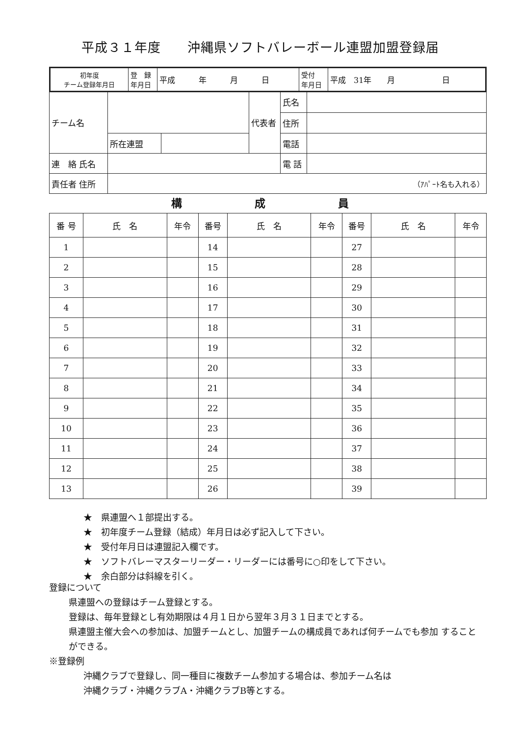平成３１年度　　沖縄県ソフトバレーボール連盟加盟登録届
| 初年度 チーム登録年月日 | 登 録 年月日 | 平成 年 月 日 | 受付 年月日 | 平成 31年 月 日 |
| チーム名 | | | 代表者 | 氏名 | |
| | | | | 住所 | |
| | 所在連盟 | | | 電話 | |
| 連 絡 氏名 | | | | 電 話 | |
| 責任者 住所 | （ｱﾊﾟｰﾄ名も入れる） | | | | |
構 成 員
| 番 号 | 氏 名 | 年令 | 番号 | 氏 名 | 年令 | 番号 | 氏 名 | 年令 |
| --- | --- | --- | --- | --- | --- | --- | --- | --- |
| 1 | | | 14 | | | 27 | | |
| 2 | | | 15 | | | 28 | | |
| 3 | | | 16 | | | 29 | | |
| 4 | | | 17 | | | 30 | | |
| 5 | | | 18 | | | 31 | | |
| 6 | | | 19 | | | 32 | | |
| 7 | | | 20 | | | 33 | | |
| 8 | | | 21 | | | 34 | | |
| 9 | | | 22 | | | 35 | | |
| 10 | | | 23 | | | 36 | | |
| 11 | | | 24 | | | 37 | | |
| 12 | | | 25 | | | 38 | | |
| 13 | | | 26 | | | 39 | | |
★　県連盟へ１部提出する。
★　初年度チーム登録（結成）年月日は必ず記入して下さい。
★　受付年月日は連盟記入欄です。
★　ソフトバレーマスターリーダー・リーダーには番号に○印をして下さい。
★　余白部分は斜線を引く。
登録について
県連盟への登録はチーム登録とする。
登録は、毎年登録とし有効期限は４月１日から翌年３月３１日までとする。
県連盟主催大会への参加は、加盟チームとし、加盟チームの構成員であれば何チームでも参加 することができる。
※登録例
沖縄クラブで登録し、同一種目に複数チーム参加する場合は、参加チーム名は
沖縄クラブ・沖縄クラブA・沖縄クラブB等とする。